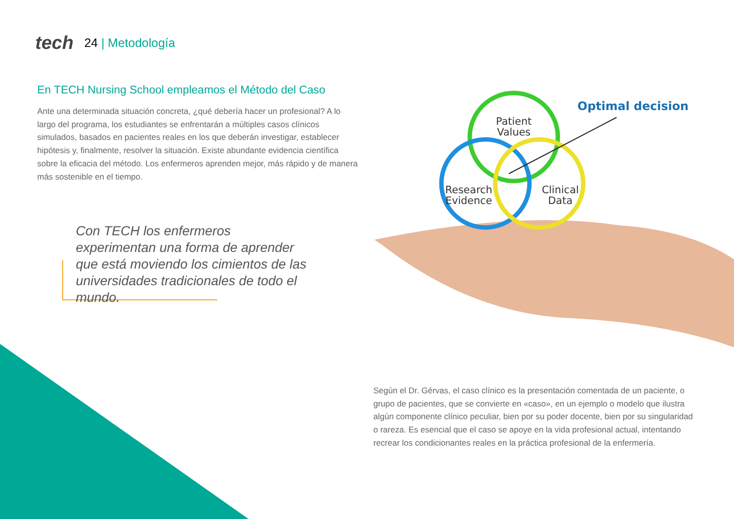tech 24 | Metodología
En TECH Nursing School empleamos el Método del Caso
Ante una determinada situación concreta, ¿qué debería hacer un profesional? A lo largo del programa, los estudiantes se enfrentarán a múltiples casos clínicos simulados, basados en pacientes reales en los que deberán investigar, establecer hipótesis y, finalmente, resolver la situación. Existe abundante evidencia científica sobre la eficacia del método. Los enfermeros aprenden mejor, más rápido y de manera más sostenible en el tiempo.
Con TECH los enfermeros experimentan una forma de aprender que está moviendo los cimientos de las universidades tradicionales de todo el mundo.
Patient
Values
Research
Evidence
Clinical
Data
Optimal decision
Según el Dr. Gérvas, el caso clínico es la presentación comentada de un paciente, o grupo de pacientes, que se convierte en «caso», en un ejemplo o modelo que ilustra algún componente clínico peculiar, bien por su poder docente, bien por su singularidad o rareza. Es esencial que el caso se apoye en la vida profesional actual, intentando recrear los condicionantes reales en la práctica profesional de la enfermería.